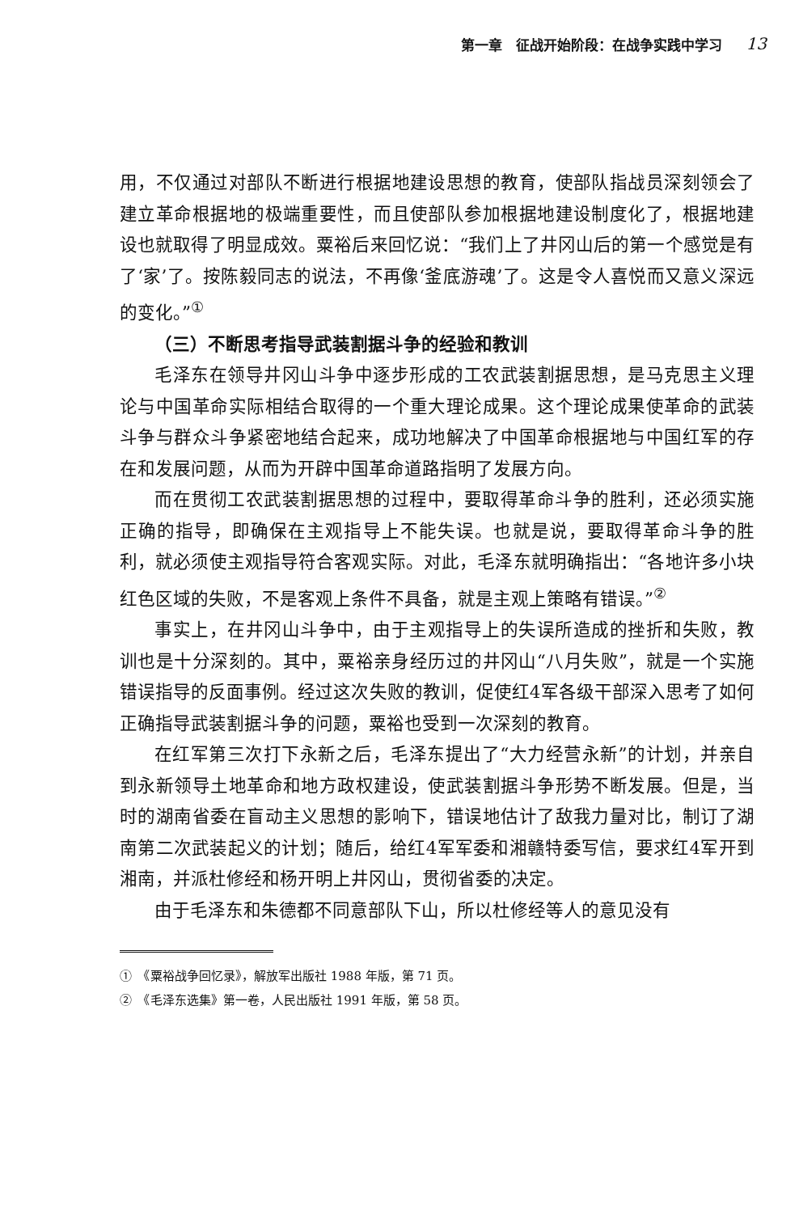第一章　征战开始阶段：在战争实践中学习 13
用，不仅通过对部队不断进行根据地建设思想的教育，使部队指战员深刻领会了建立革命根据地的极端重要性，而且使部队参加根据地建设制度化了，根据地建设也就取得了明显成效。粟裕后来回忆说：“我们上了井冈山后的第一个感觉是有了‘家’了。按陈毅同志的说法，不再像‘釜底游魂’了。这是令人喜悦而又意义深远的变化。”<sup>①</sup>
（三）不断思考指导武装割据斗争的经验和教训
毛泽东在领导井冈山斗争中逐步形成的工农武装割据思想，是马克思主义理论与中国革命实际相结合取得的一个重大理论成果。这个理论成果使革命的武装斗争与群众斗争紧密地结合起来，成功地解决了中国革命根据地与中国红军的存在和发展问题，从而为开辟中国革命道路指明了发展方向。
而在贯彻工农武装割据思想的过程中，要取得革命斗争的胜利，还必须实施正确的指导，即确保在主观指导上不能失误。也就是说，要取得革命斗争的胜利，就必须使主观指导符合客观实际。对此，毛泽东就明确指出：“各地许多小块红色区域的失败，不是客观上条件不具备，就是主观上策略有错误。”<sup>②</sup>
事实上，在井冈山斗争中，由于主观指导上的失误所造成的挫折和失败，教训也是十分深刻的。其中，粟裕亲身经历过的井冈山“八月失败”，就是一个实施错误指导的反面事例。经过这次失败的教训，促使红4军各级干部深入思考了如何正确指导武装割据斗争的问题，粟裕也受到一次深刻的教育。
在红军第三次打下永新之后，毛泽东提出了“大力经营永新”的计划，并亲自到永新领导土地革命和地方政权建设，使武装割据斗争形势不断发展。但是，当时的湖南省委在盲动主义思想的影响下，错误地估计了敌我力量对比，制订了湖南第二次武装起义的计划；随后，给红4军军委和湘赣特委写信，要求红4军开到湘南，并派杜修经和杨开明上井冈山，贯彻省委的决定。
由于毛泽东和朱德都不同意部队下山，所以杜修经等人的意见没有
①　《粟裕战争回忆录》，解放军出版社 1988 年版，第 71 页。
②　《毛泽东选集》第一卷，人民出版社 1991 年版，第 58 页。